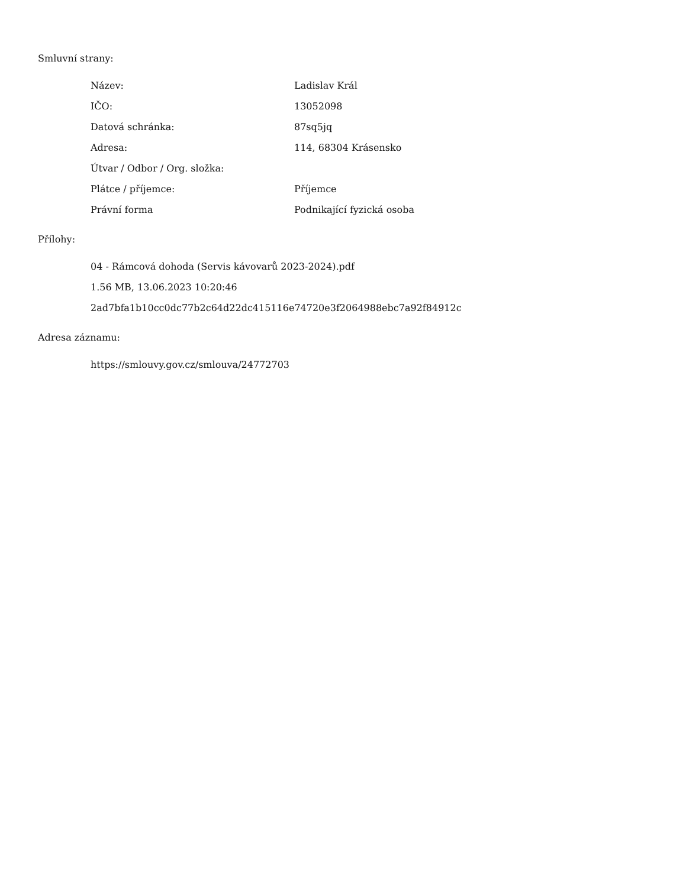Smluvní strany:
| Název: | Ladislav Král |
| IČO: | 13052098 |
| Datová schránka: | 87sq5jq |
| Adresa: | 114, 68304 Krásensko |
| Útvar / Odbor / Org. složka: | |
| Plátce / příjemce: | Příjemce |
| Právní forma | Podnikající fyzická osoba |
Přílohy:
04 - Rámcová dohoda (Servis kávovarů 2023-2024).pdf
1.56 MB, 13.06.2023 10:20:46
2ad7bfa1b10cc0dc77b2c64d22dc415116e74720e3f2064988ebc7a92f84912c
Adresa záznamu:
https://smlouvy.gov.cz/smlouva/24772703